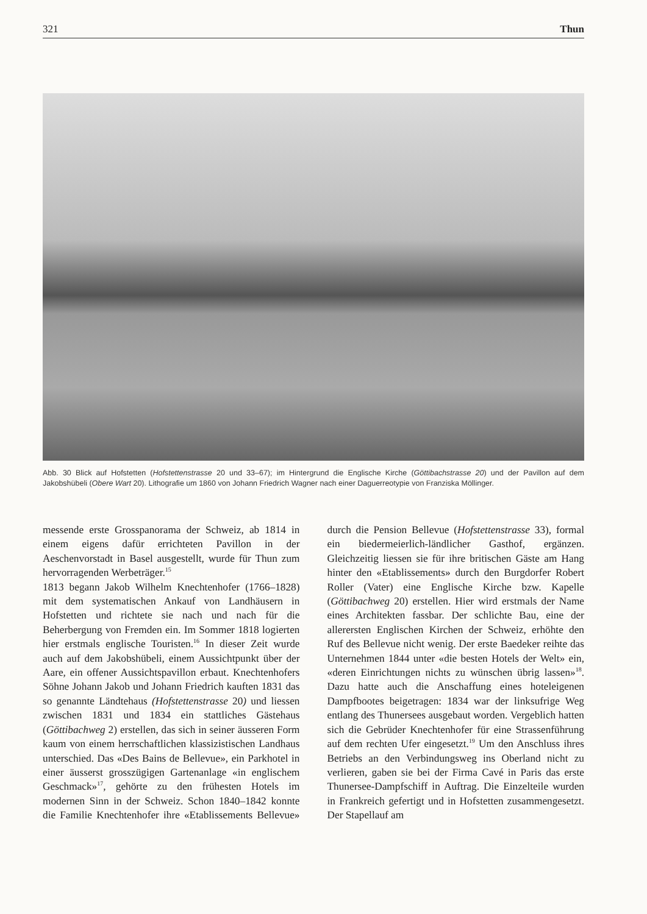321 Thun
Abb. 30 Blick auf Hofstetten (Hofstettenstrasse 20 und 33–67); im Hintergrund die Englische Kirche (Göttibachstrasse 20) und der Pavillon auf dem Jakobshübeli (Obere Wart 20). Lithografie um 1860 von Johann Friedrich Wagner nach einer Daguerreotypie von Franziska Möllinger.
messende erste Grosspanorama der Schweiz, ab 1814 in einem eigens dafür errichteten Pavillon in der Aeschenvorstadt in Basel ausgestellt, wurde für Thun zum hervorragenden Werbeträger.<sup>15</sup>
1813 begann Jakob Wilhelm Knechtenhofer (1766–1828) mit dem systematischen Ankauf von Landhäusern in Hofstetten und richtete sie nach und nach für die Beherbergung von Fremden ein. Im Sommer 1818 logierten hier erstmals englische Touristen.<sup>16</sup> In dieser Zeit wurde auch auf dem Jakobshübeli, einem Aussichtpunkt über der Aare, ein offener Aussichtspavillon erbaut. Knechtenhofers Söhne Johann Jakob und Johann Friedrich kauften 1831 das so genannte Ländtehaus (Hofstettenstrasse 20) und liessen zwischen 1831 und 1834 ein stattliches Gästehaus (Göttibachweg 2) erstellen, das sich in seiner äusseren Form kaum von einem herrschaftlichen klassizistischen Landhaus unterschied. Das «Des Bains de Bellevue», ein Parkhotel in einer äusserst grosszügigen Gartenanlage «in englischem Geschmack»<sup>17</sup>, gehörte zu den frühesten Hotels im modernen Sinn in der Schweiz. Schon 1840–1842 konnte die Familie Knechtenhofer ihre «Etablissements Bellevue» durch die Pension Bellevue (Hofstettenstrasse 33), formal ein biedermeierlich-ländlicher Gasthof, ergänzen. Gleichzeitig liessen sie für ihre britischen Gäste am Hang hinter den «Etablissements» durch den Burgdorfer Robert Roller (Vater) eine Englische Kirche bzw. Kapelle (Göttibachweg 20) erstellen. Hier wird erstmals der Name eines Architekten fassbar. Der schlichte Bau, eine der allerersten Englischen Kirchen der Schweiz, erhöhte den Ruf des Bellevue nicht wenig. Der erste Baedeker reihte das Unternehmen 1844 unter «die besten Hotels der Welt» ein, «deren Einrichtungen nichts zu wünschen übrig lassen»<sup>18</sup>. Dazu hatte auch die Anschaffung eines hoteleigenen Dampfbootes beigetragen: 1834 war der linksufrige Weg entlang des Thunersees ausgebaut worden. Vergeblich hatten sich die Gebrüder Knechtenhofer für eine Strassenführung auf dem rechten Ufer eingesetzt.<sup>19</sup> Um den Anschluss ihres Betriebs an den Verbindungsweg ins Oberland nicht zu verlieren, gaben sie bei der Firma Cavé in Paris das erste Thunersee-Dampfschiff in Auftrag. Die Einzelteile wurden in Frankreich gefertigt und in Hofstetten zusammengesetzt. Der Stapellauf am